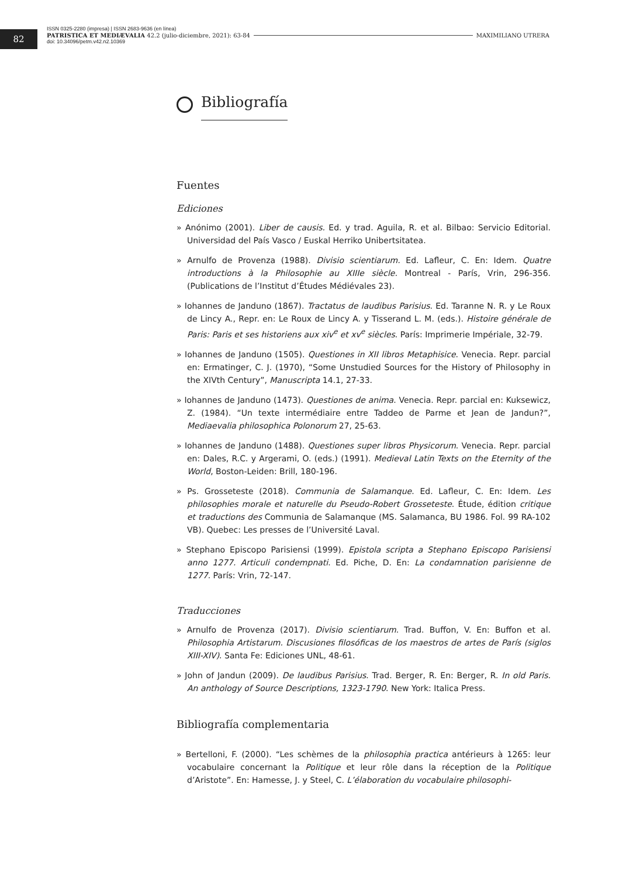82
ISSN 0325-2280 (impresa) | ISSN 2683-9636 (en línea)
PATRISTICA ET MEDIÆVALIA 42.2 (julio-diciembre, 2021): 63-84 MAXIMILIANO UTRERA
doi: 10.34096/petm.v42.n2.10369
Bibliografía
Fuentes
Ediciones
» Anónimo (2001). Liber de causis. Ed. y trad. Aguila, R. et al. Bilbao: Servicio Editorial. Universidad del País Vasco / Euskal Herriko Unibertsitatea.
» Arnulfo de Provenza (1988). Divisio scientiarum. Ed. Lafleur, C. En: Idem. Quatre introductions à la Philosophie au XIIIe siècle. Montreal - París, Vrin, 296-356. (Publications de l’Institut d’Études Médiévales 23).
» Iohannes de Janduno (1867). Tractatus de laudibus Parisius. Ed. Taranne N. R. y Le Roux de Lincy A., Repr. en: Le Roux de Lincy A. y Tisserand L. M. (eds.). Histoire générale de Paris: Paris et ses historiens aux xiv<sup>e</sup> et xv<sup>e</sup> siècles. París: Imprimerie Impériale, 32-79.
» Iohannes de Janduno (1505). Questiones in XII libros Metaphisice. Venecia. Repr. parcial en: Ermatinger, C. J. (1970), “Some Unstudied Sources for the History of Philosophy in the XIVth Century”, Manuscripta 14.1, 27-33.
» Iohannes de Janduno (1473). Questiones de anima. Venecia. Repr. parcial en: Kuksewicz, Z. (1984). “Un texte intermédiaire entre Taddeo de Parme et Jean de Jandun?”, Mediaevalia philosophica Polonorum 27, 25-63.
» Iohannes de Janduno (1488). Questiones super libros Physicorum. Venecia. Repr. parcial en: Dales, R.C. y Argerami, O. (eds.) (1991). Medieval Latin Texts on the Eternity of the World, Boston-Leiden: Brill, 180-196.
» Ps. Grosseteste (2018). Communia de Salamanque. Ed. Lafleur, C. En: Idem. Les philosophies morale et naturelle du Pseudo-Robert Grosseteste. Étude, édition critique et traductions des Communia de Salamanque (MS. Salamanca, BU 1986. Fol. 99 RA-102 VB). Quebec: Les presses de l’Université Laval.
» Stephano Episcopo Parisiensi (1999). Epistola scripta a Stephano Episcopo Parisiensi anno 1277. Articuli condempnati. Ed. Piche, D. En: La condamnation parisienne de 1277. París: Vrin, 72-147.
Traducciones
» Arnulfo de Provenza (2017). Divisio scientiarum. Trad. Buffon, V. En: Buffon et al. Philosophia Artistarum. Discusiones filosóficas de los maestros de artes de París (siglos XIII-XIV). Santa Fe: Ediciones UNL, 48-61.
» John of Jandun (2009). De laudibus Parisius. Trad. Berger, R. En: Berger, R. In old Paris. An anthology of Source Descriptions, 1323-1790. New York: Italica Press.
Bibliografía complementaria
» Bertelloni, F. (2000). “Les schèmes de la philosophia practica antérieurs à 1265: leur vocabulaire concernant la Politique et leur rôle dans la réception de la Politique d’Aristote”. En: Hamesse, J. y Steel, C. L’élaboration du vocabulaire philosophi-